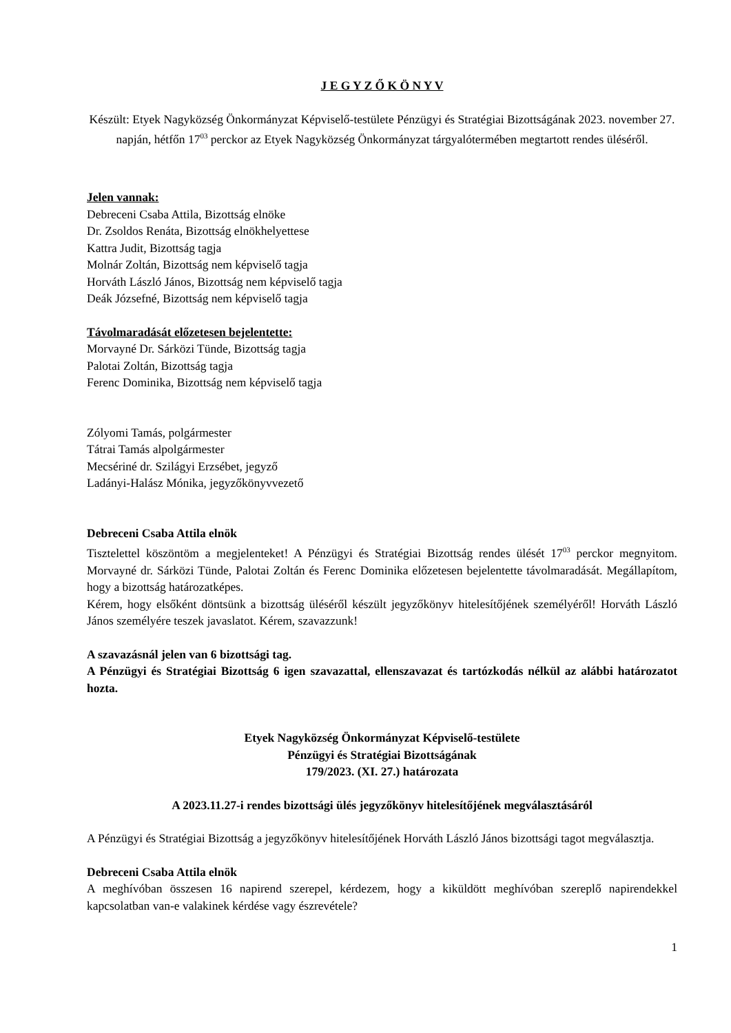J E G Y Z Ő K Ö N Y V
Készült: Etyek Nagyközség Önkormányzat Képviselő-testülete Pénzügyi és Stratégiai Bizottságának 2023. november 27. napján, hétfőn 17<sup>03</sup> perckor az Etyek Nagyközség Önkormányzat tárgyalótermében megtartott rendes üléséről.
Jelen vannak:
Debreceni Csaba Attila, Bizottság elnöke
Dr. Zsoldos Renáta, Bizottság elnökhelyettese
Kattra Judit, Bizottság tagja
Molnár Zoltán, Bizottság nem képviselő tagja
Horváth László János, Bizottság nem képviselő tagja
Deák Józsefné, Bizottság nem képviselő tagja
Távolmaradását előzetesen bejelentette:
Morvayné Dr. Sárközi Tünde, Bizottság tagja
Palotai Zoltán, Bizottság tagja
Ferenc Dominika, Bizottság nem képviselő tagja
Zólyomi Tamás, polgármester
Tátrai Tamás alpolgármester
Mecsériné dr. Szilágyi Erzsébet, jegyző
Ladányi-Halász Mónika, jegyzőkönyvvezető
Debreceni Csaba Attila elnök
Tisztelettel köszöntöm a megjelenteket! A Pénzügyi és Stratégiai Bizottság rendes ülését 17<sup>03</sup> perckor megnyitom. Morvayné dr. Sárközi Tünde, Palotai Zoltán és Ferenc Dominika előzetesen bejelentette távolmaradását. Megállapítom, hogy a bizottság határozatképes.
Kérem, hogy elsőként döntsünk a bizottság üléséről készült jegyzőkönyv hitelesítőjének személyéről! Horváth László János személyére teszek javaslatot. Kérem, szavazzunk!
A szavazásnál jelen van 6 bizottsági tag.
A Pénzügyi és Stratégiai Bizottság 6 igen szavazattal, ellenszavazat és tartózkodás nélkül az alábbi határozatot hozta.
Etyek Nagyközség Önkormányzat Képviselő-testülete
Pénzügyi és Stratégiai Bizottságának
179/2023. (XI. 27.) határozata
A 2023.11.27-i rendes bizottsági ülés jegyzőkönyv hitelesítőjének megválasztásáról
A Pénzügyi és Stratégiai Bizottság a jegyzőkönyv hitelesítőjének Horváth László János bizottsági tagot megválasztja.
Debreceni Csaba Attila elnök
A meghívóban összesen 16 napirend szerepel, kérdezem, hogy a kiküldött meghívóban szereplő napirendekkel kapcsolatban van-e valakinek kérdése vagy észrevétele?
1